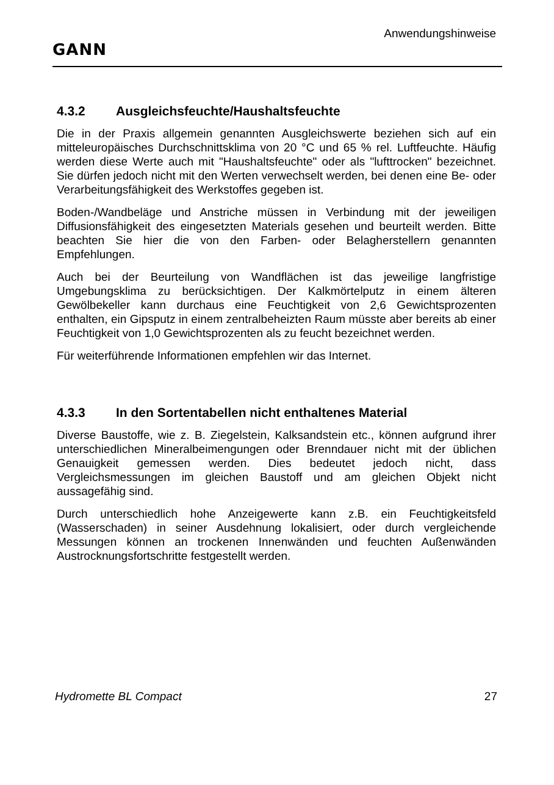GANN
Anwendungshinweise
4.3.2 Ausgleichsfeuchte/Haushaltsfeuchte
Die in der Praxis allgemein genannten Ausgleichswerte beziehen sich auf ein mitteleuropäisches Durchschnittsklima von 20 °C und 65 % rel. Luftfeuchte. Häufig werden diese Werte auch mit "Haushaltsfeuchte" oder als "lufttrocken" bezeichnet. Sie dürfen jedoch nicht mit den Werten verwechselt werden, bei denen eine Be- oder Verarbeitungsfähigkeit des Werkstoffes gegeben ist.
Boden-/Wandbeläge und Anstriche müssen in Verbindung mit der jeweiligen Diffusionsfähigkeit des eingesetzten Materials gesehen und beurteilt werden. Bitte beachten Sie hier die von den Farben- oder Belagherstellern genannten Empfehlungen.
Auch bei der Beurteilung von Wandflächen ist das jeweilige langfristige Umgebungsklima zu berücksichtigen. Der Kalkmörtelputz in einem älteren Gewölbekeller kann durchaus eine Feuchtigkeit von 2,6 Gewichtsprozenten enthalten, ein Gipsputz in einem zentralbeheizten Raum müsste aber bereits ab einer Feuchtigkeit von 1,0 Gewichtsprozenten als zu feucht bezeichnet werden.
Für weiterführende Informationen empfehlen wir das Internet.
4.3.3 In den Sortentabellen nicht enthaltenes Material
Diverse Baustoffe, wie z. B. Ziegelstein, Kalksandstein etc., können aufgrund ihrer unterschiedlichen Mineralbeimengungen oder Brenndauer nicht mit der üblichen Genauigkeit gemessen werden. Dies bedeutet jedoch nicht, dass Vergleichsmessungen im gleichen Baustoff und am gleichen Objekt nicht aussagefähig sind.
Durch unterschiedlich hohe Anzeigewerte kann z.B. ein Feuchtigkeitsfeld (Wasserschaden) in seiner Ausdehnung lokalisiert, oder durch vergleichende Messungen können an trockenen Innenwänden und feuchten Außenwänden Austrocknungsfortschritte festgestellt werden.
Hydromette BL Compact 27